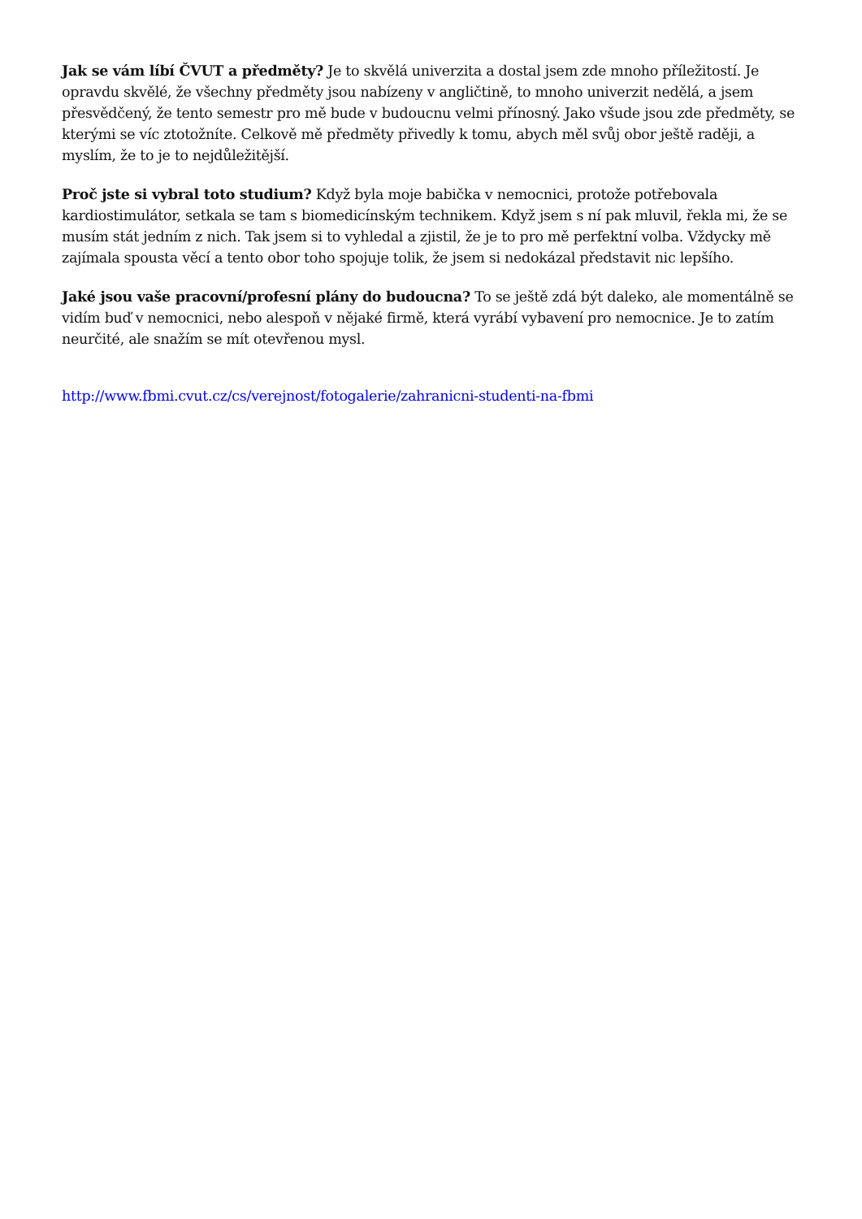Jak se vám líbí ČVUT a předměty? Je to skvělá univerzita a dostal jsem zde mnoho příležitostí. Je opravdu skvělé, že všechny předměty jsou nabízeny v angličtině, to mnoho univerzit nedělá, a jsem přesvědčený, že tento semestr pro mě bude v budoucnu velmi přínosný. Jako všude jsou zde předměty, se kterými se víc ztotožníte. Celkově mě předměty přivedly k tomu, abych měl svůj obor ještě raději, a myslím, že to je to nejdůležitější.
Proč jste si vybral toto studium? Když byla moje babička v nemocnici, protože potřebovala kardiostimulátor, setkala se tam s biomedicínským technikem. Když jsem s ní pak mluvil, řekla mi, že se musím stát jedním z nich. Tak jsem si to vyhledal a zjistil, že je to pro mě perfektní volba. Vždycky mě zajímala spousta věcí a tento obor toho spojuje tolik, že jsem si nedokázal představit nic lepšího.
Jaké jsou vaše pracovní/profesní plány do budoucna? To se ještě zdá být daleko, ale momentálně se vidím buď v nemocnici, nebo alespoň v nějaké firmě, která vyrábí vybavení pro nemocnice. Je to zatím neurčité, ale snažím se mít otevřenou mysl.
http://www.fbmi.cvut.cz/cs/verejnost/fotogalerie/zahranicni-studenti-na-fbmi